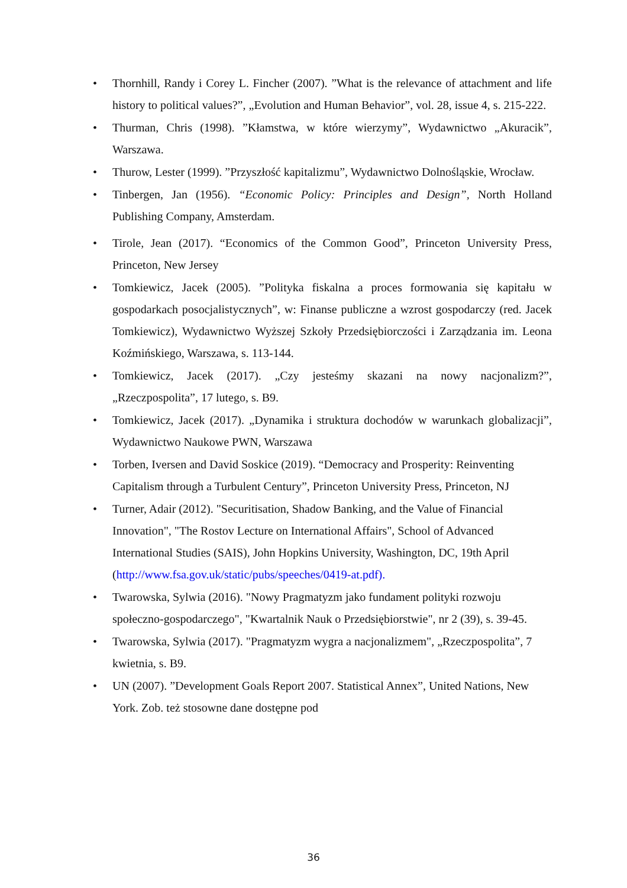• Thornhill, Randy i Corey L. Fincher (2007). ”What is the relevance of attachment and life history to political values?”, „Evolution and Human Behavior”, vol. 28, issue 4, s. 215-222.
• Thurman, Chris (1998). ”Kłamstwa, w które wierzymy”, Wydawnictwo „Akuracik”, Warszawa.
• Thurow, Lester (1999). ”Przyszłość kapitalizmu”, Wydawnictwo Dolnośląskie, Wrocław.
• Tinbergen, Jan (1956). “Economic Policy: Principles and Design”, North Holland Publishing Company, Amsterdam.
• Tirole, Jean (2017). “Economics of the Common Good”, Princeton University Press, Princeton, New Jersey
• Tomkiewicz, Jacek (2005). ”Polityka fiskalna a proces formowania się kapitału w gospodarkach posocjalistycznych”, w: Finanse publiczne a wzrost gospodarczy (red. Jacek Tomkiewicz), Wydawnictwo Wyższej Szkoły Przedsiębiorczości i Zarządzania im. Leona Koźmińskiego, Warszawa, s. 113-144.
• Tomkiewicz, Jacek (2017). „Czy jesteśmy skazani na nowy nacjonalizm?”, „Rzeczpospolita”, 17 lutego, s. B9.
• Tomkiewicz, Jacek (2017). „Dynamika i struktura dochodów w warunkach globalizacji”, Wydawnictwo Naukowe PWN, Warszawa
• Torben, Iversen and David Soskice (2019). “Democracy and Prosperity: Reinventing Capitalism through a Turbulent Century”, Princeton University Press, Princeton, NJ
• Turner, Adair (2012). "Securitisation, Shadow Banking, and the Value of Financial Innovation", "The Rostov Lecture on International Affairs", School of Advanced International Studies (SAIS), John Hopkins University, Washington, DC, 19th April (http://www.fsa.gov.uk/static/pubs/speeches/0419-at.pdf).
• Twarowska, Sylwia (2016). "Nowy Pragmatyzm jako fundament polityki rozwoju społeczno-gospodarczego", "Kwartalnik Nauk o Przedsiębiorstwie", nr 2 (39), s. 39-45.
• Twarowska, Sylwia (2017). "Pragmatyzm wygra a nacjonalizmem", „Rzeczpospolita”, 7 kwietnia, s. B9.
• UN (2007). ”Development Goals Report 2007. Statistical Annex”, United Nations, New York. Zob. też stosowne dane dostępne pod
36